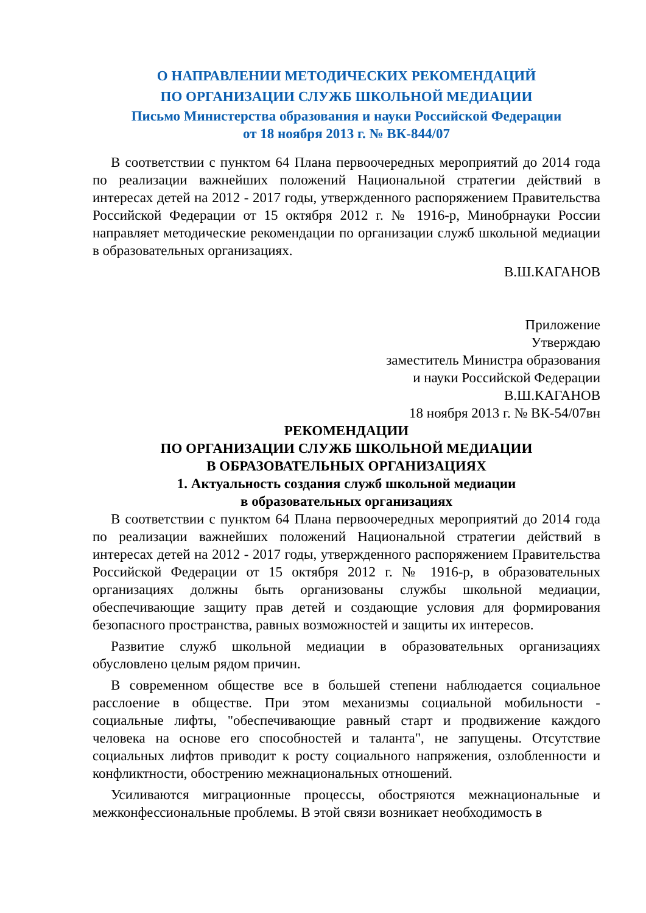О НАПРАВЛЕНИИ МЕТОДИЧЕСКИХ РЕКОМЕНДАЦИЙ
ПО ОРГАНИЗАЦИИ СЛУЖБ ШКОЛЬНОЙ МЕДИАЦИИ
Письмо Министерства образования и науки Российской Федерации
от 18 ноября 2013 г. № ВК-844/07
В соответствии с пунктом 64 Плана первоочередных мероприятий до 2014 года по реализации важнейших положений Национальной стратегии действий в интересах детей на 2012 - 2017 годы, утвержденного распоряжением Правительства Российской Федерации от 15 октября 2012 г. № 1916-р, Минобрнауки России направляет методические рекомендации по организации служб школьной медиации в образовательных организациях.
В.Ш.КАГАНОВ
Приложение
Утверждаю
заместитель Министра образования
и науки Российской Федерации
В.Ш.КАГАНОВ
18 ноября 2013 г. № ВК-54/07вн
РЕКОМЕНДАЦИИ
ПО ОРГАНИЗАЦИИ СЛУЖБ ШКОЛЬНОЙ МЕДИАЦИИ
В ОБРАЗОВАТЕЛЬНЫХ ОРГАНИЗАЦИЯХ
1. Актуальность создания служб школьной медиации
в образовательных организациях
В соответствии с пунктом 64 Плана первоочередных мероприятий до 2014 года по реализации важнейших положений Национальной стратегии действий в интересах детей на 2012 - 2017 годы, утвержденного распоряжением Правительства Российской Федерации от 15 октября 2012 г. № 1916-р, в образовательных организациях должны быть организованы службы школьной медиации, обеспечивающие защиту прав детей и создающие условия для формирования безопасного пространства, равных возможностей и защиты их интересов.
Развитие служб школьной медиации в образовательных организациях обусловлено целым рядом причин.
В современном обществе все в большей степени наблюдается социальное расслоение в обществе. При этом механизмы социальной мобильности - социальные лифты, "обеспечивающие равный старт и продвижение каждого человека на основе его способностей и таланта", не запущены. Отсутствие социальных лифтов приводит к росту социального напряжения, озлобленности и конфликтности, обострению межнациональных отношений.
Усиливаются миграционные процессы, обостряются межнациональные и межконфессиональные проблемы. В этой связи возникает необходимость в